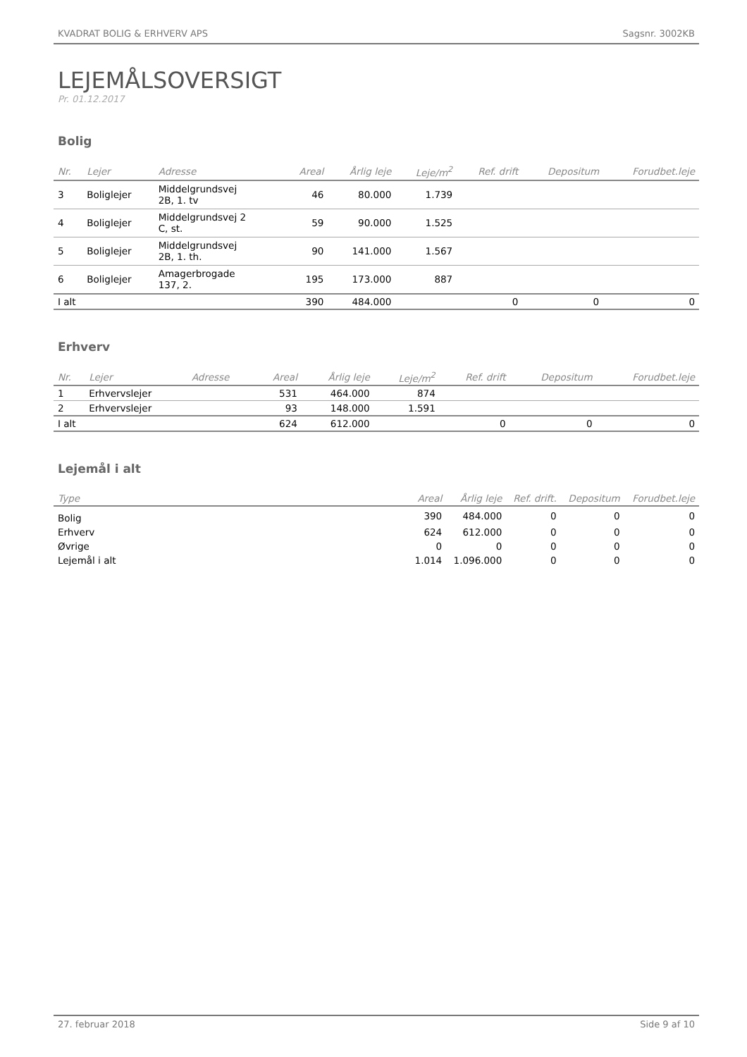KVADRAT BOLIG & ERHVERV APS Sagsnr. 3002KB
LEJEMÅLSOVERSIGT
Pr. 01.12.2017
Bolig
| Nr. | Lejer | Adresse | Areal | Årlig leje | Leje/m<sup>2</sup> | Ref. drift | Depositum | Forudbet.leje |
| --- | --- | --- | --- | --- | --- | --- | --- | --- |
| 3 | Boliglejer | Middelgrundsvej 2B, 1. tv | 46 | 80.000 | 1.739 | | | |
| 4 | Boliglejer | Middelgrundsvej 2 C, st. | 59 | 90.000 | 1.525 | | | |
| 5 | Boliglejer | Middelgrundsvej 2B, 1. th. | 90 | 141.000 | 1.567 | | | |
| 6 | Boliglejer | Amagerbrogade 137, 2. | 195 | 173.000 | 887 | | | |
| I alt | | | 390 | 484.000 | | 0 | 0 | 0 |
Erhverv
| Nr. | Lejer | Adresse | Areal | Årlig leje | Leje/m<sup>2</sup> | Ref. drift | Depositum | Forudbet.leje |
| --- | --- | --- | --- | --- | --- | --- | --- | --- |
| 1 | Erhvervslejer | | 531 | 464.000 | 874 | | | |
| 2 | Erhvervslejer | | 93 | 148.000 | 1.591 | | | |
| I alt | | | 624 | 612.000 | | 0 | 0 | 0 |
Lejemål i alt
| Type | Areal | Årlig leje | Ref. drift. | Depositum | Forudbet.leje |
| --- | --- | --- | --- | --- | --- |
| Bolig | 390 | 484.000 | 0 | 0 | 0 |
| Erhverv | 624 | 612.000 | 0 | 0 | 0 |
| Øvrige | 0 | 0 | 0 | 0 | 0 |
| Lejemål i alt | 1.014 | 1.096.000 | 0 | 0 | 0 |
27. februar 2018 Side 9 af 10